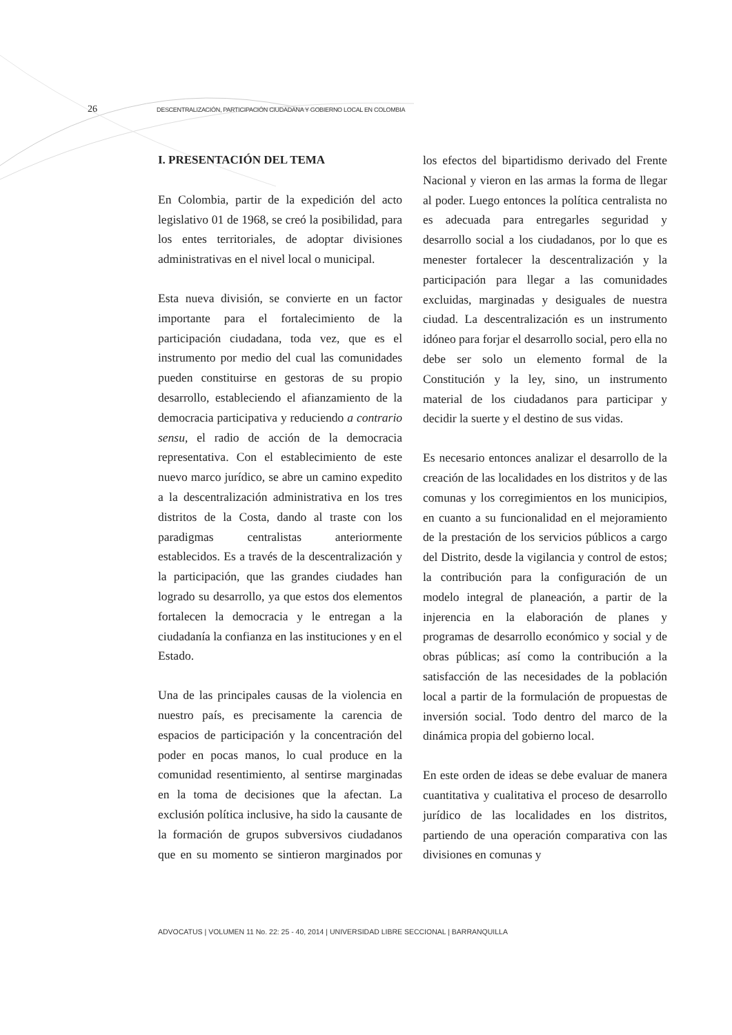26 DESCENTRALIZACIÓN, PARTICIPACIÓN CIUDADANA Y GOBIERNO LOCAL EN COLOMBIA
I. PRESENTACIÓN DEL TEMA
En Colombia, partir de la expedición del acto legislativo 01 de 1968, se creó la posibilidad, para los entes territoriales, de adoptar divisiones administrativas en el nivel local o municipal.
Esta nueva división, se convierte en un factor importante para el fortalecimiento de la participación ciudadana, toda vez, que es el instrumento por medio del cual las comunidades pueden constituirse en gestoras de su propio desarrollo, estableciendo el afianzamiento de la democracia participativa y reduciendo a contrario sensu, el radio de acción de la democracia representativa. Con el establecimiento de este nuevo marco jurídico, se abre un camino expedito a la descentralización administrativa en los tres distritos de la Costa, dando al traste con los paradigmas centralistas anteriormente establecidos. Es a través de la descentralización y la participación, que las grandes ciudades han logrado su desarrollo, ya que estos dos elementos fortalecen la democracia y le entregan a la ciudadanía la confianza en las instituciones y en el Estado.
Una de las principales causas de la violencia en nuestro país, es precisamente la carencia de espacios de participación y la concentración del poder en pocas manos, lo cual produce en la comunidad resentimiento, al sentirse marginadas en la toma de decisiones que la afectan. La exclusión política inclusive, ha sido la causante de la formación de grupos subversivos ciudadanos que en su momento se sintieron marginados por los efectos del bipartidismo derivado del Frente Nacional y vieron en las armas la forma de llegar al poder. Luego entonces la política centralista no es adecuada para entregarles seguridad y desarrollo social a los ciudadanos, por lo que es menester fortalecer la descentralización y la participación para llegar a las comunidades excluidas, marginadas y desiguales de nuestra ciudad. La descentralización es un instrumento idóneo para forjar el desarrollo social, pero ella no debe ser solo un elemento formal de la Constitución y la ley, sino, un instrumento material de los ciudadanos para participar y decidir la suerte y el destino de sus vidas.
Es necesario entonces analizar el desarrollo de la creación de las localidades en los distritos y de las comunas y los corregimientos en los municipios, en cuanto a su funcionalidad en el mejoramiento de la prestación de los servicios públicos a cargo del Distrito, desde la vigilancia y control de estos; la contribución para la configuración de un modelo integral de planeación, a partir de la injerencia en la elaboración de planes y programas de desarrollo económico y social y de obras públicas; así como la contribución a la satisfacción de las necesidades de la población local a partir de la formulación de propuestas de inversión social. Todo dentro del marco de la dinámica propia del gobierno local.
En este orden de ideas se debe evaluar de manera cuantitativa y cualitativa el proceso de desarrollo jurídico de las localidades en los distritos, partiendo de una operación comparativa con las divisiones en comunas y
ADVOCATUS | VOLUMEN 11 No. 22: 25 - 40, 2014 | UNIVERSIDAD LIBRE SECCIONAL | BARRANQUILLA